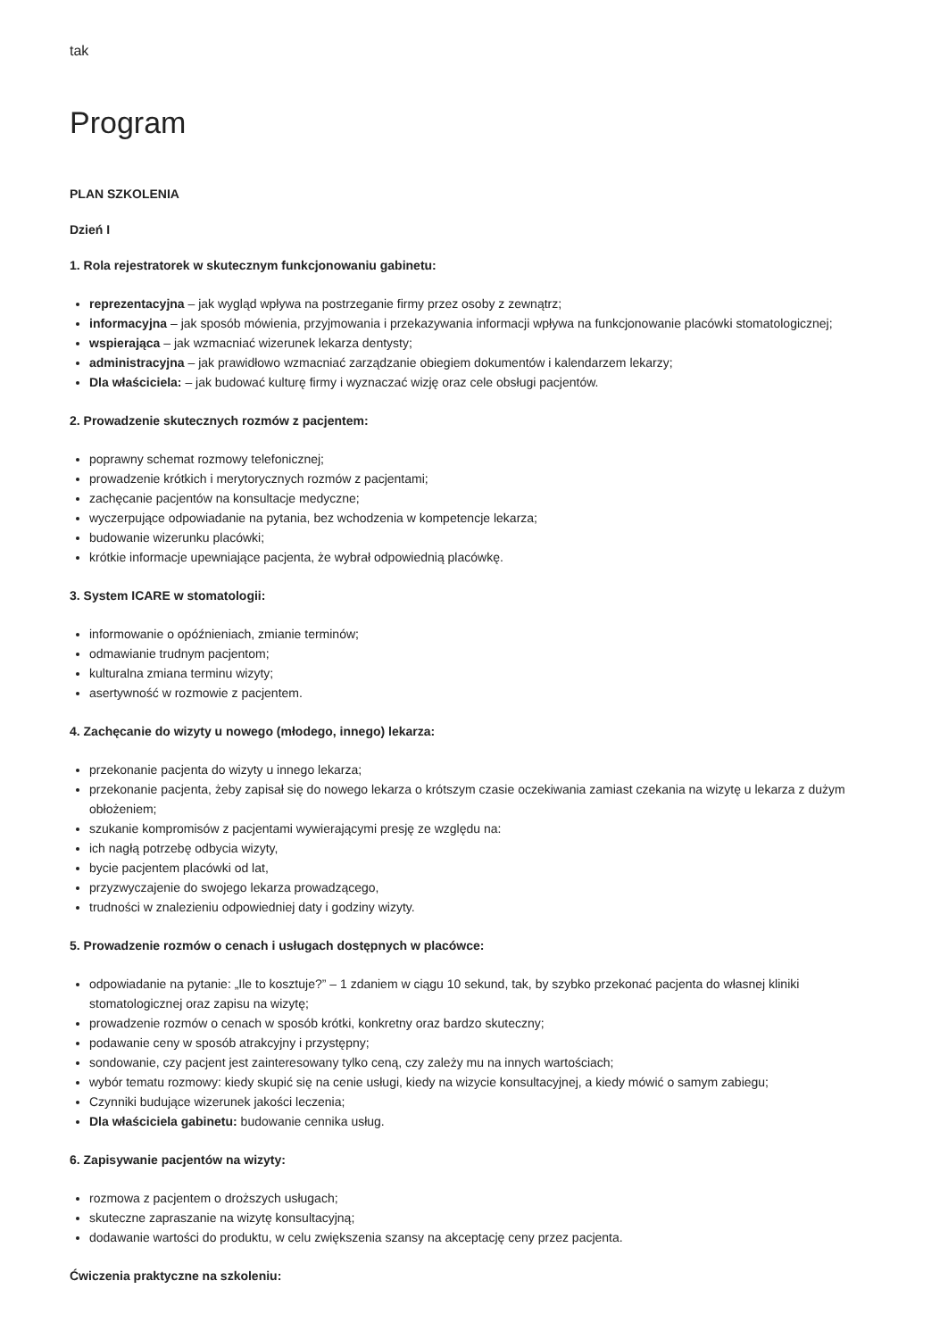tak
Program
PLAN SZKOLENIA
Dzień I
1. Rola rejestratorek w skutecznym funkcjonowaniu gabinetu:
reprezentacyjna – jak wygląd wpływa na postrzeganie firmy przez osoby z zewnątrz;
informacyjna – jak sposób mówienia, przyjmowania i przekazywania informacji wpływa na funkcjonowanie placówki stomatologicznej;
wspierająca – jak wzmacniać wizerunek lekarza dentysty;
administracyjna – jak prawidłowo wzmacniać zarządzanie obiegiem dokumentów i kalendarzem lekarzy;
Dla właściciela: – jak budować kulturę firmy i wyznaczać wizję oraz cele obsługi pacjentów.
2. Prowadzenie skutecznych rozmów z pacjentem:
poprawny schemat rozmowy telefonicznej;
prowadzenie krótkich i merytorycznych rozmów z pacjentami;
zachęcanie pacjentów na konsultacje medyczne;
wyczerpujące odpowiadanie na pytania, bez wchodzenia w kompetencje lekarza;
budowanie wizerunku placówki;
krótkie informacje upewniające pacjenta, że wybrał odpowiednią placówkę.
3. System ICARE w stomatologii:
informowanie o opóźnieniach, zmianie terminów;
odmawianie trudnym pacjentom;
kulturalna zmiana terminu wizyty;
asertywność w rozmowie z pacjentem.
4. Zachęcanie do wizyty u nowego (młodego, innego) lekarza:
przekonanie pacjenta do wizyty u innego lekarza;
przekonanie pacjenta, żeby zapisał się do nowego lekarza o krótszym czasie oczekiwania zamiast czekania na wizytę u lekarza z dużym obłożeniem;
szukanie kompromisów z pacjentami wywierającymi presję ze względu na:
ich nagłą potrzebę odbycia wizyty,
bycie pacjentem placówki od lat,
przyzwyczajenie do swojego lekarza prowadzącego,
trudności w znalezieniu odpowiedniej daty i godziny wizyty.
5. Prowadzenie rozmów o cenach i usługach dostępnych w placówce:
odpowiadanie na pytanie: „Ile to kosztuje?” – 1 zdaniem w ciągu 10 sekund, tak, by szybko przekonać pacjenta do własnej kliniki stomatologicznej oraz zapisu na wizytę;
prowadzenie rozmów o cenach w sposób krótki, konkretny oraz bardzo skuteczny;
podawanie ceny w sposób atrakcyjny i przystępny;
sondowanie, czy pacjent jest zainteresowany tylko ceną, czy zależy mu na innych wartościach;
wybór tematu rozmowy: kiedy skupić się na cenie usługi, kiedy na wizycie konsultacyjnej, a kiedy mówić o samym zabiegu;
Czynniki budujące wizerunek jakości leczenia;
Dla właściciela gabinetu: budowanie cennika usług.
6. Zapisywanie pacjentów na wizyty:
rozmowa z pacjentem o droższych usługach;
skuteczne zapraszanie na wizytę konsultacyjną;
dodawanie wartości do produktu, w celu zwiększenia szansy na akceptację ceny przez pacjenta.
Ćwiczenia praktyczne na szkoleniu: